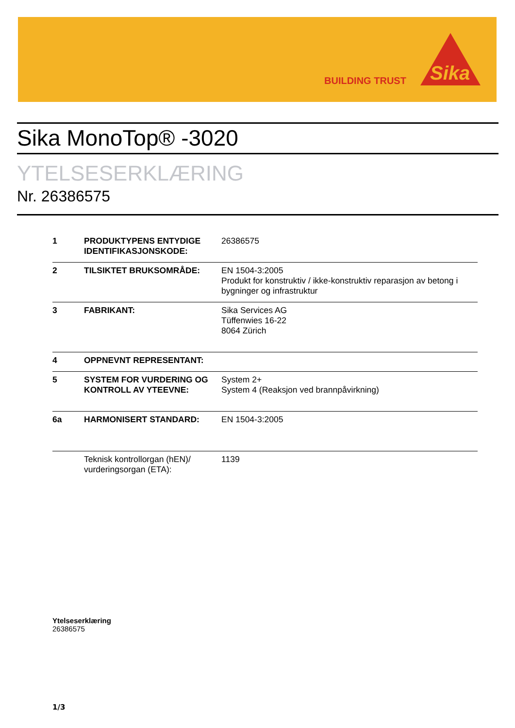BUILDING TRUST
Sika
Sika MonoTop® -3020
YTELSESERKLÆRING
Nr. 26386575
| 1 | PRODUKTYPENS ENTYDIGE IDENTIFIKASJONSKODE: | 26386575 |
| 2 | TILSIKTET BRUKSOMRÅDE: | EN 1504-3:2005 Produkt for konstruktiv / ikke-konstruktiv reparasjon av betong i bygninger og infrastruktur |
| 3 | FABRIKANT: | Sika Services AG Tüffenwies 16-22 8064 Zürich |
| 4 | OPPNEVNT REPRESENTANT: | |
| 5 | SYSTEM FOR VURDERING OG KONTROLL AV YTEEVNE: | System 2+ System 4 (Reaksjon ved brannpåvirkning) |
| 6a | HARMONISERT STANDARD: | EN 1504-3:2005 |
| | Teknisk kontrollorgan (hEN)/ vurderingsorgan (ETA): | 1139 |
Ytelseserklæring
26386575
1/3